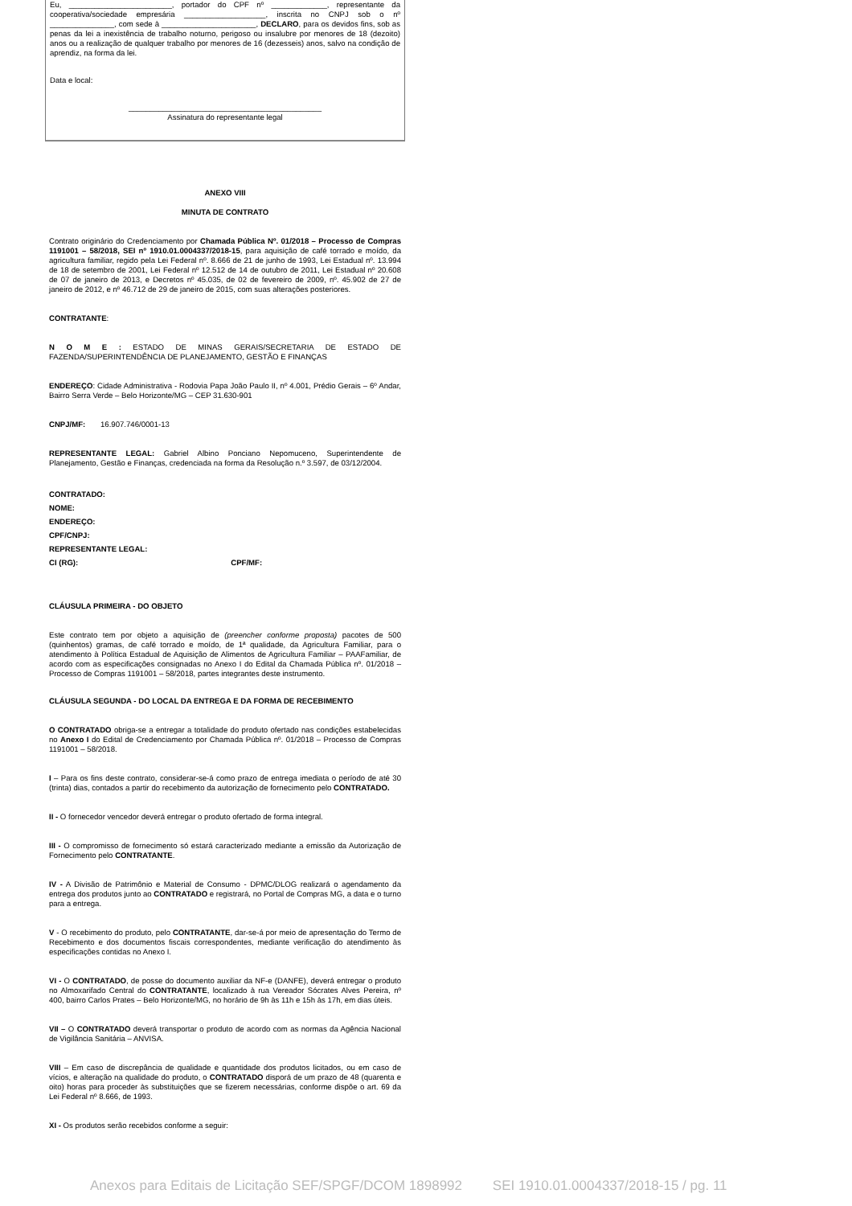Eu, ________________________, portador do CPF nº _____________, representante da cooperativa/sociedade empresária ___________________, inscrita no CNPJ sob o nº _______________, com sede à ______________________, DECLARO, para os devidos fins, sob as penas da lei a inexistência de trabalho noturno, perigoso ou insalubre por menores de 18 (dezoito) anos ou a realização de qualquer trabalho por menores de 16 (dezesseis) anos, salvo na condição de aprendiz, na forma da lei.
Data e local:
_____________________________________________
Assinatura do representante legal
ANEXO VIII
MINUTA DE CONTRATO
Contrato originário do Credenciamento por Chamada Pública Nº. 01/2018 – Processo de Compras 1191001 – 58/2018, SEI nº 1910.01.0004337/2018-15, para aquisição de café torrado e moído, da agricultura familiar, regido pela Lei Federal nº. 8.666 de 21 de junho de 1993, Lei Estadual nº. 13.994 de 18 de setembro de 2001, Lei Federal nº 12.512 de 14 de outubro de 2011, Lei Estadual nº 20.608 de 07 de janeiro de 2013, e Decretos nº 45.035, de 02 de fevereiro de 2009, nº. 45.902 de 27 de janeiro de 2012, e nº 46.712 de 29 de janeiro de 2015, com suas alterações posteriores.
CONTRATANTE:
N O M E : ESTADO DE MINAS GERAIS/SECRETARIA DE ESTADO DE FAZENDA/SUPERINTENDÊNCIA DE PLANEJAMENTO, GESTÃO E FINANÇAS
ENDEREÇO: Cidade Administrativa - Rodovia Papa João Paulo II, nº 4.001, Prédio Gerais – 6º Andar, Bairro Serra Verde – Belo Horizonte/MG – CEP 31.630-901
CNPJ/MF: 16.907.746/0001-13
REPRESENTANTE LEGAL: Gabriel Albino Ponciano Nepomuceno, Superintendente de Planejamento, Gestão e Finanças, credenciada na forma da Resolução n.º 3.597, de 03/12/2004.
CONTRATADO:
NOME:
ENDEREÇO:
CPF/CNPJ:
REPRESENTANTE LEGAL:
CI (RG): CPF/MF:
CLÁUSULA PRIMEIRA - DO OBJETO
Este contrato tem por objeto a aquisição de (preencher conforme proposta) pacotes de 500 (quinhentos) gramas, de café torrado e moído, de 1ª qualidade, da Agricultura Familiar, para o atendimento à Política Estadual de Aquisição de Alimentos de Agricultura Familiar – PAAFamiliar, de acordo com as especificações consignadas no Anexo I do Edital da Chamada Pública nº. 01/2018 – Processo de Compras 1191001 – 58/2018, partes integrantes deste instrumento.
CLÁUSULA SEGUNDA - DO LOCAL DA ENTREGA E DA FORMA DE RECEBIMENTO
O CONTRATADO obriga-se a entregar a totalidade do produto ofertado nas condições estabelecidas no Anexo I do Edital de Credenciamento por Chamada Pública nº. 01/2018 – Processo de Compras 1191001 – 58/2018.
I – Para os fins deste contrato, considerar-se-á como prazo de entrega imediata o período de até 30 (trinta) dias, contados a partir do recebimento da autorização de fornecimento pelo CONTRATADO.
II - O fornecedor vencedor deverá entregar o produto ofertado de forma integral.
III - O compromisso de fornecimento só estará caracterizado mediante a emissão da Autorização de Fornecimento pelo CONTRATANTE.
IV - A Divisão de Patrimônio e Material de Consumo - DPMC/DLOG realizará o agendamento da entrega dos produtos junto ao CONTRATADO e registrará, no Portal de Compras MG, a data e o turno para a entrega.
V - O recebimento do produto, pelo CONTRATANTE, dar-se-á por meio de apresentação do Termo de Recebimento e dos documentos fiscais correspondentes, mediante verificação do atendimento às especificações contidas no Anexo I.
VI - O CONTRATADO, de posse do documento auxiliar da NF-e (DANFE), deverá entregar o produto no Almoxarifado Central do CONTRATANTE, localizado à rua Vereador Sócrates Alves Pereira, nº 400, bairro Carlos Prates – Belo Horizonte/MG, no horário de 9h às 11h e 15h às 17h, em dias úteis.
VII – O CONTRATADO deverá transportar o produto de acordo com as normas da Agência Nacional de Vigilância Sanitária – ANVISA.
VIII – Em caso de discrepância de qualidade e quantidade dos produtos licitados, ou em caso de vícios, e alteração na qualidade do produto, o CONTRATADO disporá de um prazo de 48 (quarenta e oito) horas para proceder às substituições que se fizerem necessárias, conforme dispõe o art. 69 da Lei Federal nº 8.666, de 1993.
XI - Os produtos serão recebidos conforme a seguir:
Anexos para Editais de Licitação SEF/SPGF/DCOM 1898992 SEI 1910.01.0004337/2018-15 / pg. 11